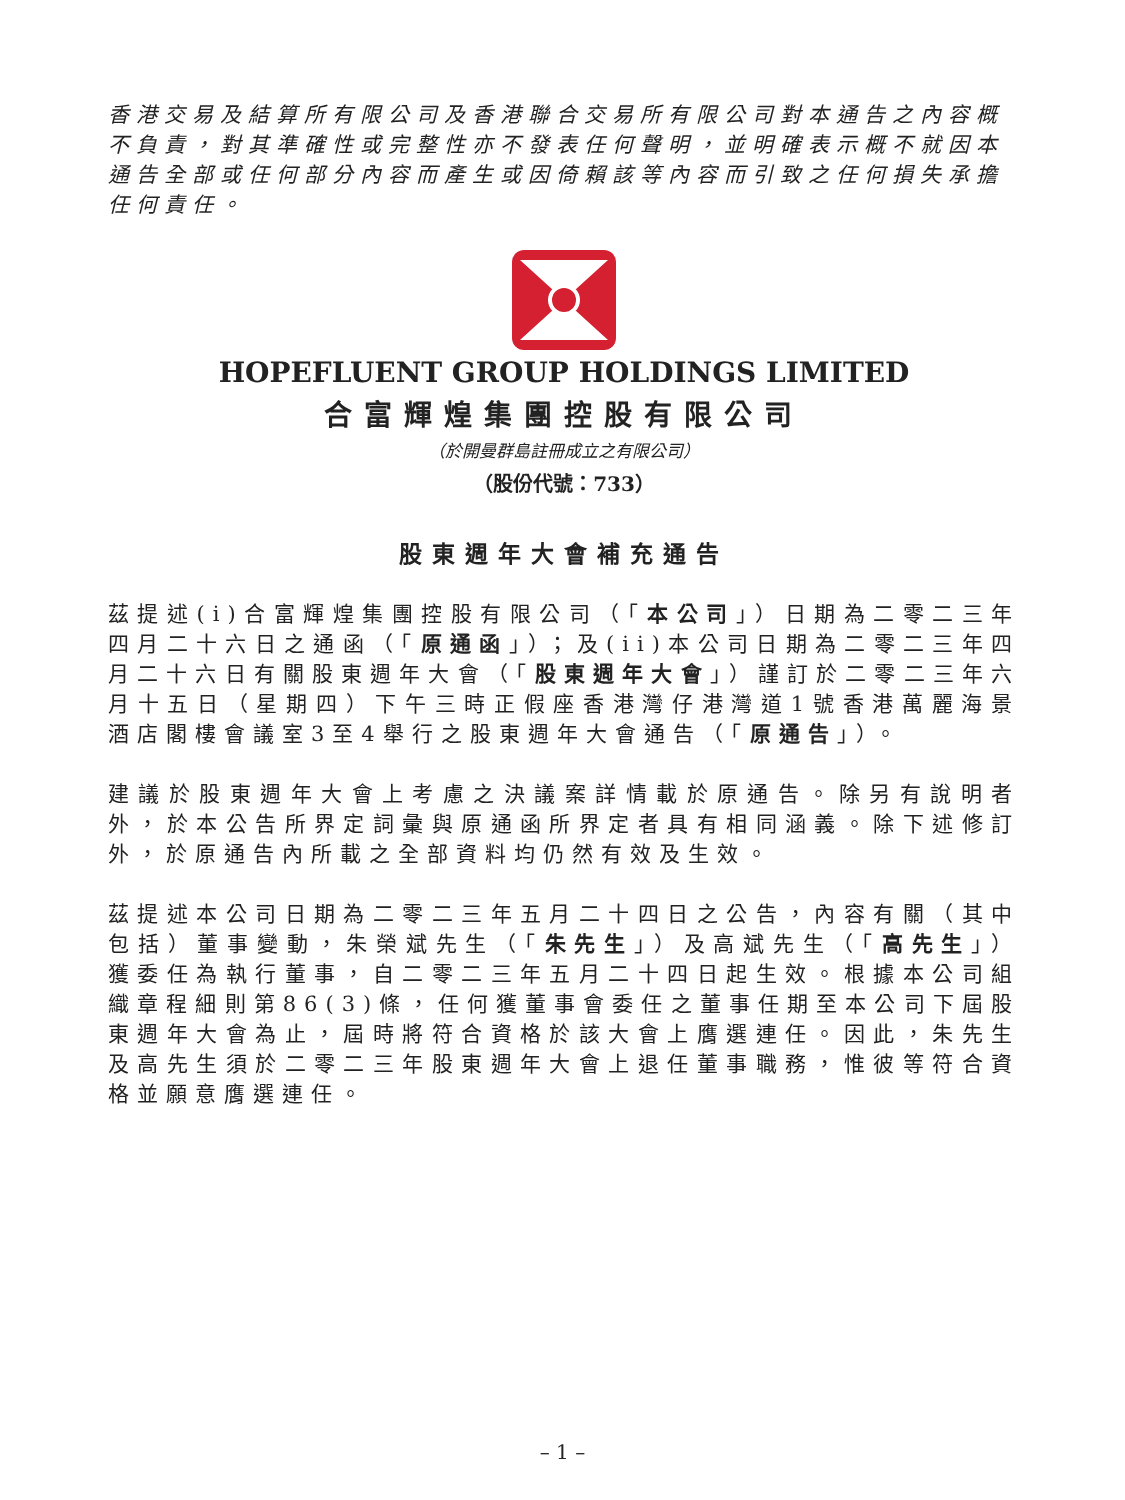香港交易及結算所有限公司及香港聯合交易所有限公司對本通告之內容概不負責，對其準確性或完整性亦不發表任何聲明，並明確表示概不就因本通告全部或任何部分內容而產生或因倚賴該等內容而引致之任何損失承擔任何責任。
HOPEFLUENT GROUP HOLDINGS LIMITED
合富輝煌集團控股有限公司
（於開曼群島註冊成立之有限公司）
（股份代號：733）
股東週年大會補充通告
茲提述(i)合富輝煌集團控股有限公司（「本公司」）日期為二零二三年四月二十六日之通函（「原通函」）；及(ii)本公司日期為二零二三年四月二十六日有關股東週年大會（「股東週年大會」）謹訂於二零二三年六月十五日（星期四）下午三時正假座香港灣仔港灣道1號香港萬麗海景酒店閣樓會議室3至4舉行之股東週年大會通告（「原通告」）。
建議於股東週年大會上考慮之決議案詳情載於原通告。除另有說明者外，於本公告所界定詞彙與原通函所界定者具有相同涵義。除下述修訂外，於原通告內所載之全部資料均仍然有效及生效。
茲提述本公司日期為二零二三年五月二十四日之公告，內容有關（其中包括）董事變動，朱榮斌先生（「朱先生」）及高斌先生（「高先生」）獲委任為執行董事，自二零二三年五月二十四日起生效。根據本公司組織章程細則第86(3)條，任何獲董事會委任之董事任期至本公司下屆股東週年大會為止，屆時將符合資格於該大會上膺選連任。因此，朱先生及高先生須於二零二三年股東週年大會上退任董事職務，惟彼等符合資格並願意膺選連任。
– 1 –